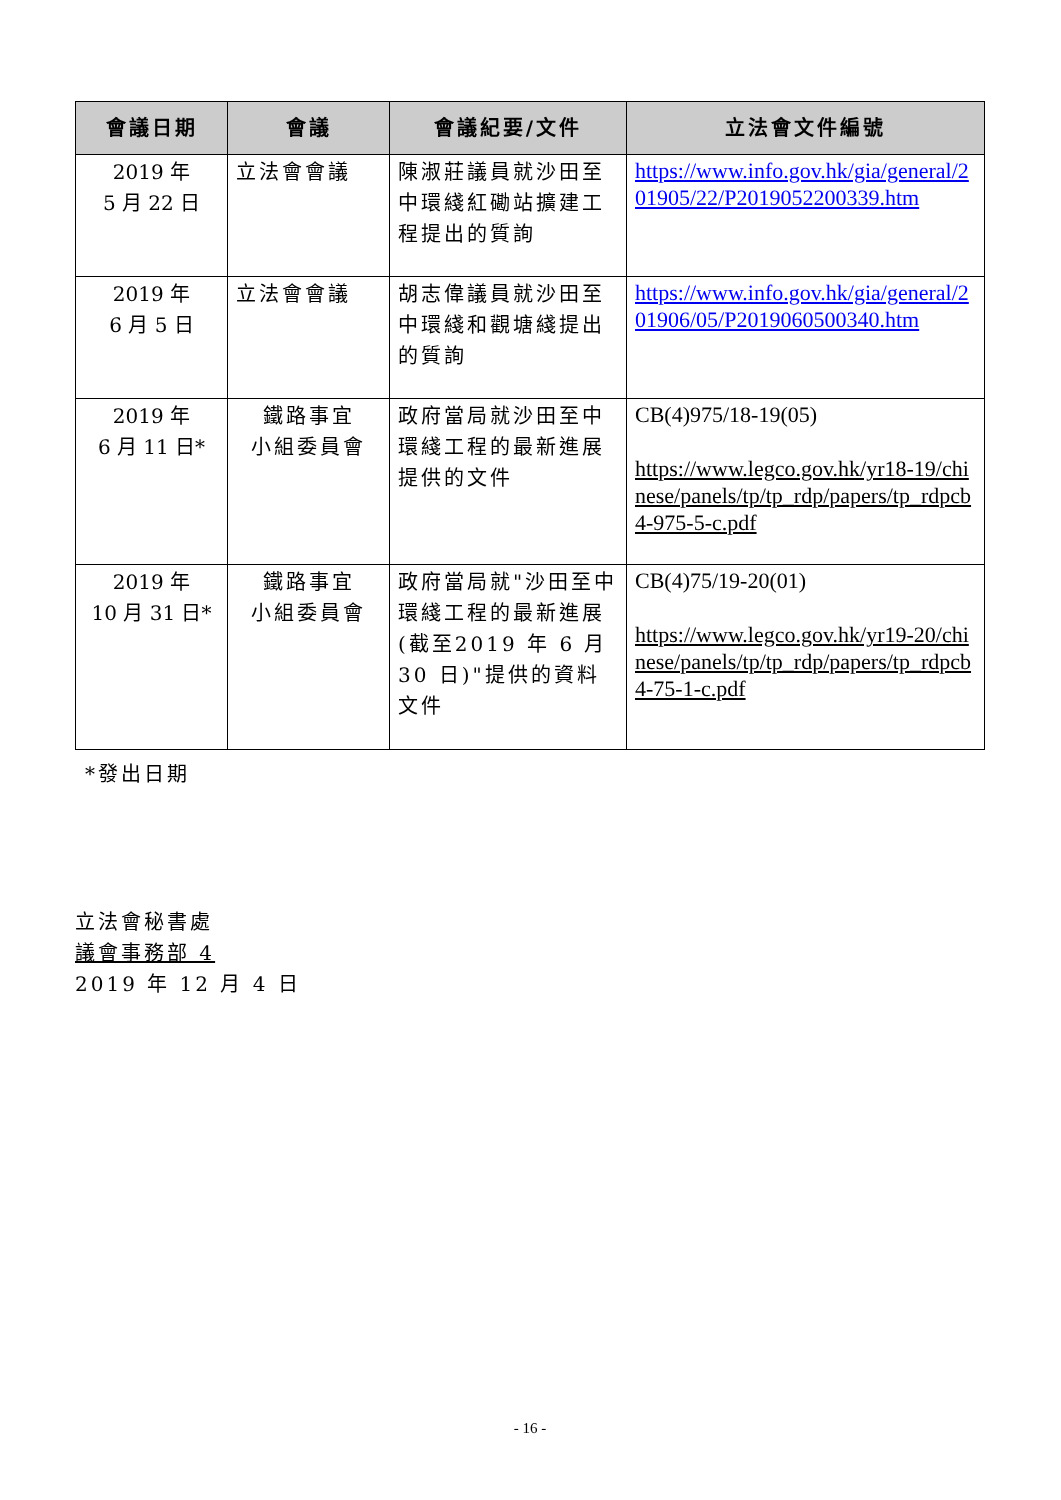| 會議日期 | 會議 | 會議紀要/文件 | 立法會文件編號 |
| --- | --- | --- | --- |
| 2019 年 5 月 22 日 | 立法會會議 | 陳淑莊議員就沙田至中環綫紅磡站擴建工程提出的質詢 | https://www.info.gov.hk/gia/general/201905/22/P2019052200339.htm |
| 2019 年 6 月 5 日 | 立法會會議 | 胡志偉議員就沙田至中環綫和觀塘綫提出的質詢 | https://www.info.gov.hk/gia/general/201906/05/P2019060500340.htm |
| 2019 年 6 月 11 日* | 鐵路事宜 小組委員會 | 政府當局就沙田至中環綫工程的最新進展提供的文件 | CB(4)975/18-19(05) https://www.legco.gov.hk/yr18-19/chinese/panels/tp/tp_rdp/papers/tp_rdpcb4-975-5-c.pdf |
| 2019 年 10 月 31 日* | 鐵路事宜 小組委員會 | 政府當局就"沙田至中環綫工程的最新進展(截至2019 年 6 月 30 日)"提供的資料文件 | CB(4)75/19-20(01) https://www.legco.gov.hk/yr19-20/chinese/panels/tp/tp_rdp/papers/tp_rdpcb4-75-1-c.pdf |
*發出日期
立法會秘書處
議會事務部 4
2019 年 12 月 4 日
- 16 -